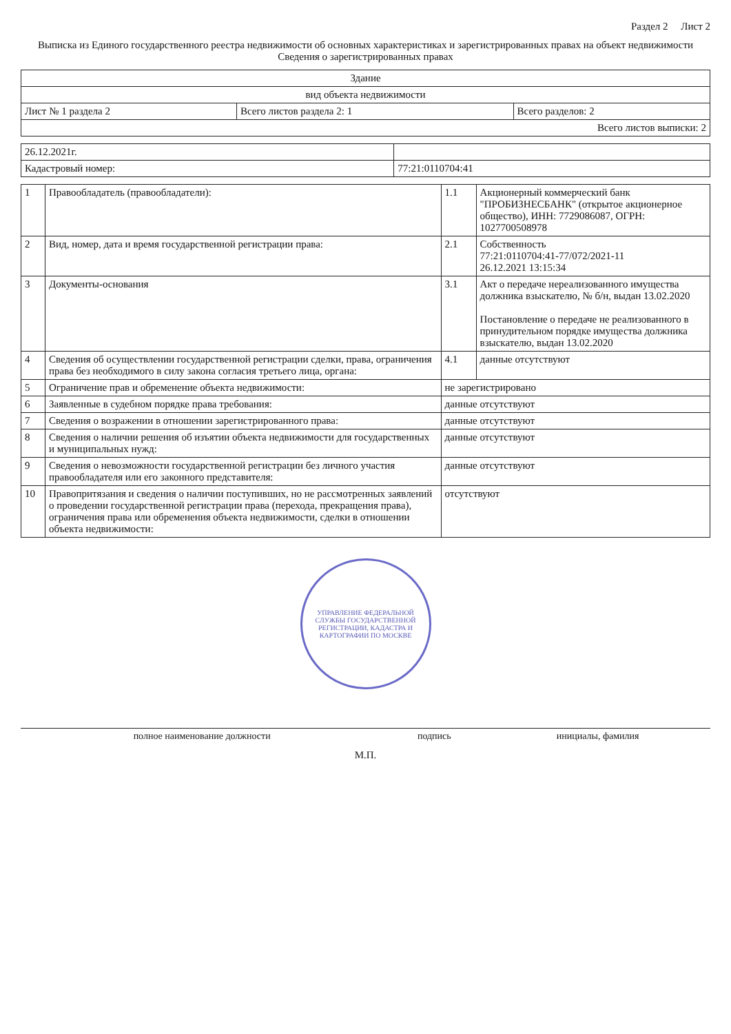Раздел 2 Лист 2
Выписка из Единого государственного реестра недвижимости об основных характеристиках и зарегистрированных правах на объект недвижимости
Сведения о зарегистрированных правах
| Здание | | |
| вид объекта недвижимости | | |
| Лист № 1 раздела 2 | Всего листов раздела 2: 1 | Всего разделов: 2 |
| Всего листов выписки: 2 | | |
| 26.12.2021г. | |
| Кадастровый номер: | 77:21:0110704:41 |
| 1 | Правообладатель (правообладатели): | 1.1 | Акционерный коммерческий банк "ПРОБИЗНЕСБАНК" (открытое акционерное общество), ИНН: 7729086087, ОГРН: 1027700508978 |
| 2 | Вид, номер, дата и время государственной регистрации права: | 2.1 | Собственность 77:21:0110704:41-77/072/2021-11 26.12.2021 13:15:34 |
| 3 | Документы-основания | 3.1 | Акт о передаче нереализованного имущества должника взыскателю, № б/н, выдан 13.02.2020 Постановление о передаче не реализованного в принудительном порядке имущества должника взыскателю, выдан 13.02.2020 |
| 4 | Сведения об осуществлении государственной регистрации сделки, права, ограничения права без необходимого в силу закона согласия третьего лица, органа: | 4.1 | данные отсутствуют |
| 5 | Ограничение прав и обременение объекта недвижимости: | не зарегистрировано | |
| 6 | Заявленные в судебном порядке права требования: | данные отсутствуют | |
| 7 | Сведения о возражении в отношении зарегистрированного права: | данные отсутствуют | |
| 8 | Сведения о наличии решения об изъятии объекта недвижимости для государственных и муниципальных нужд: | данные отсутствуют | |
| 9 | Сведения о невозможности государственной регистрации без личного участия правообладателя или его законного представителя: | данные отсутствуют | |
| 10 | Правопритязания и сведения о наличии поступивших, но не рассмотренных заявлений о проведении государственной регистрации права (перехода, прекращения права), ограничения права или обременения объекта недвижимости, сделки в отношении объекта недвижимости: | отсутствуют | |
УПРАВЛЕНИЕ ФЕДЕРАЛЬНОЙ СЛУЖБЫ ГОСУДАРСТВЕННОЙ РЕГИСТРАЦИИ, КАДАСТРА И КАРТОГРАФИИ ПО МОСКВЕ
| полное наименование должности | подпись | инициалы, фамилия |
М.П.